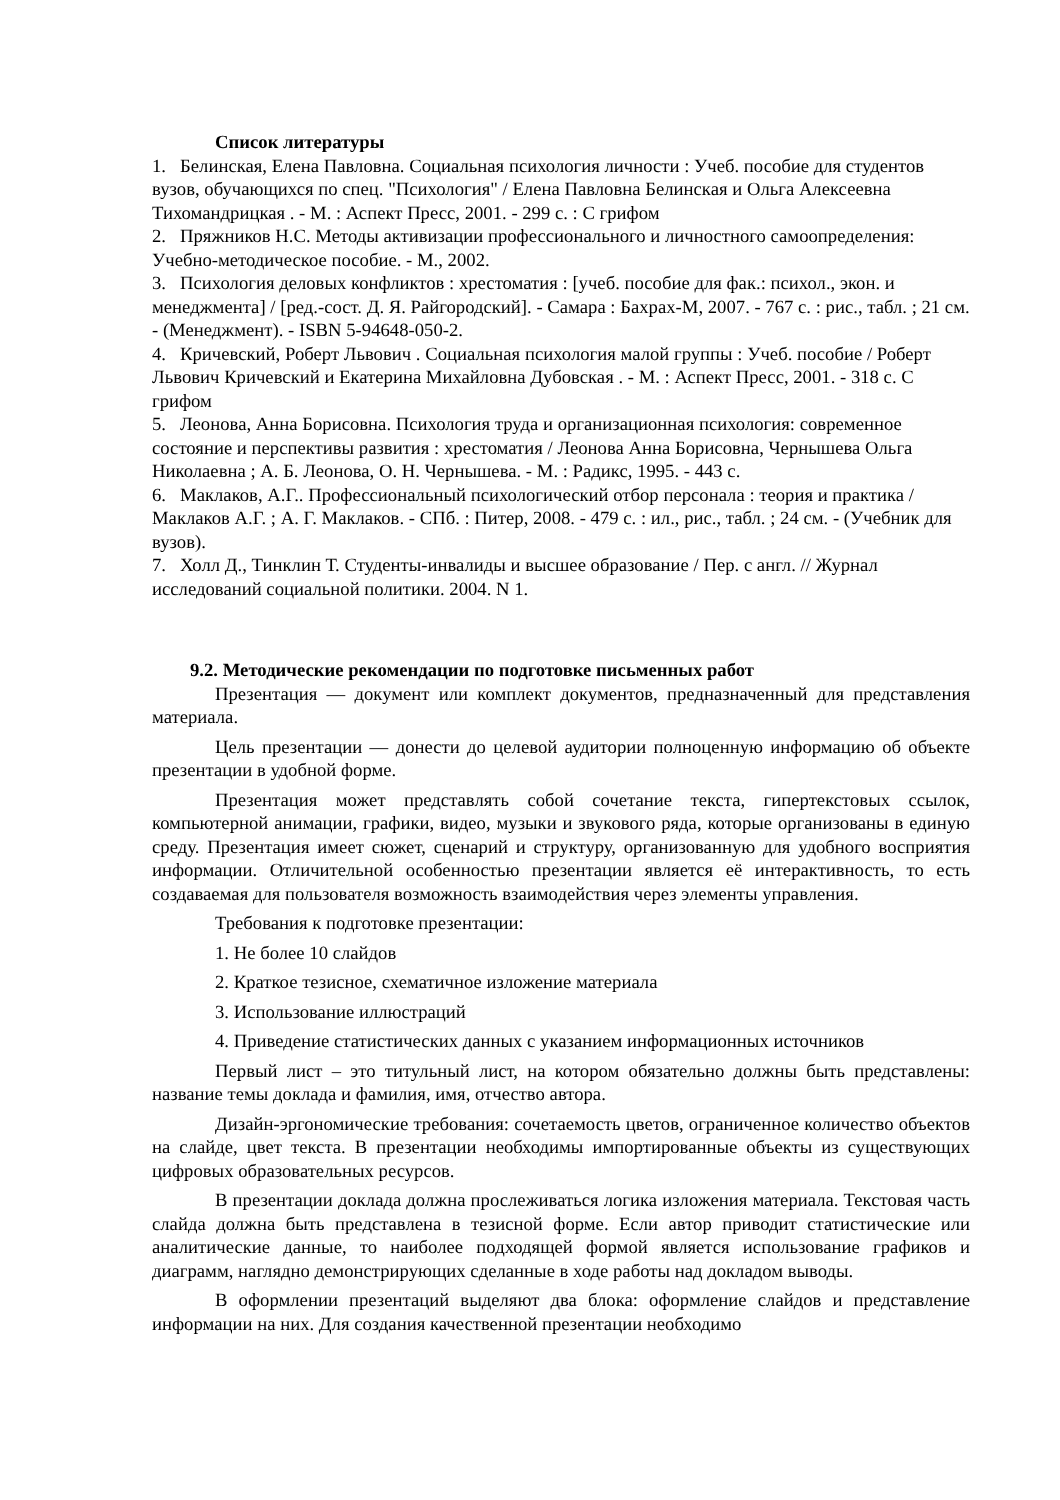Список литературы
1. Белинская, Елена Павловна. Социальная психология личности : Учеб. пособие для студентов вузов, обучающихся по спец. "Психология" / Елена Павловна Белинская и Ольга Алексеевна Тихомандрицкая . - М. : Аспект Пресс, 2001. - 299 с. : С грифом
2. Пряжников Н.С. Методы активизации профессионального и личностного самоопределения: Учебно-методическое пособие. - М., 2002.
3. Психология деловых конфликтов : хрестоматия : [учеб. пособие для фак.: психол., экон. и менеджмента] / [ред.-сост. Д. Я. Райгородский]. - Самара : Бахрах-М, 2007. - 767 с. : рис., табл. ; 21 см. - (Менеджмент). - ISBN 5-94648-050-2.
4. Кричевский, Роберт Львович . Социальная психология малой группы : Учеб. пособие / Роберт Львович Кричевский и Екатерина Михайловна Дубовская . - М. : Аспект Пресс, 2001. - 318 с. С грифом
5. Леонова, Анна Борисовна. Психология труда и организационная психология: современное состояние и перспективы развития : хрестоматия / Леонова Анна Борисовна, Чернышева Ольга Николаевна ; А. Б. Леонова, О. Н. Чернышева. - М. : Радикс, 1995. - 443 с.
6. Маклаков, А.Г.. Профессиональный психологический отбор персонала : теория и практика / Маклаков А.Г. ; А. Г. Маклаков. - СПб. : Питер, 2008. - 479 с. : ил., рис., табл. ; 24 см. - (Учебник для вузов).
7. Холл Д., Тинклин Т. Студенты-инвалиды и высшее образование / Пер. с англ. // Журнал исследований социальной политики. 2004. N 1.
9.2. Методические рекомендации по подготовке письменных работ
Презентация — документ или комплект документов, предназначенный для представления материала.
Цель презентации — донести до целевой аудитории полноценную информацию об объекте презентации в удобной форме.
Презентация может представлять собой сочетание текста, гипертекстовых ссылок, компьютерной анимации, графики, видео, музыки и звукового ряда, которые организованы в единую среду. Презентация имеет сюжет, сценарий и структуру, организованную для удобного восприятия информации. Отличительной особенностью презентации является её интерактивность, то есть создаваемая для пользователя возможность взаимодействия через элементы управления.
Требования к подготовке презентации:
1. Не более 10 слайдов
2. Краткое тезисное, схематичное изложение материала
3. Использование иллюстраций
4. Приведение статистических данных с указанием информационных источников
Первый лист – это титульный лист, на котором обязательно должны быть представлены: название темы доклада и фамилия, имя, отчество автора.
Дизайн-эргономические требования: сочетаемость цветов, ограниченное количество объектов на слайде, цвет текста. В презентации необходимы импортированные объекты из существующих цифровых образовательных ресурсов.
В презентации доклада должна прослеживаться логика изложения материала. Текстовая часть слайда должна быть представлена в тезисной форме. Если автор приводит статистические или аналитические данные, то наиболее подходящей формой является использование графиков и диаграмм, наглядно демонстрирующих сделанные в ходе работы над докладом выводы.
В оформлении презентаций выделяют два блока: оформление слайдов и представление информации на них. Для создания качественной презентации необходимо